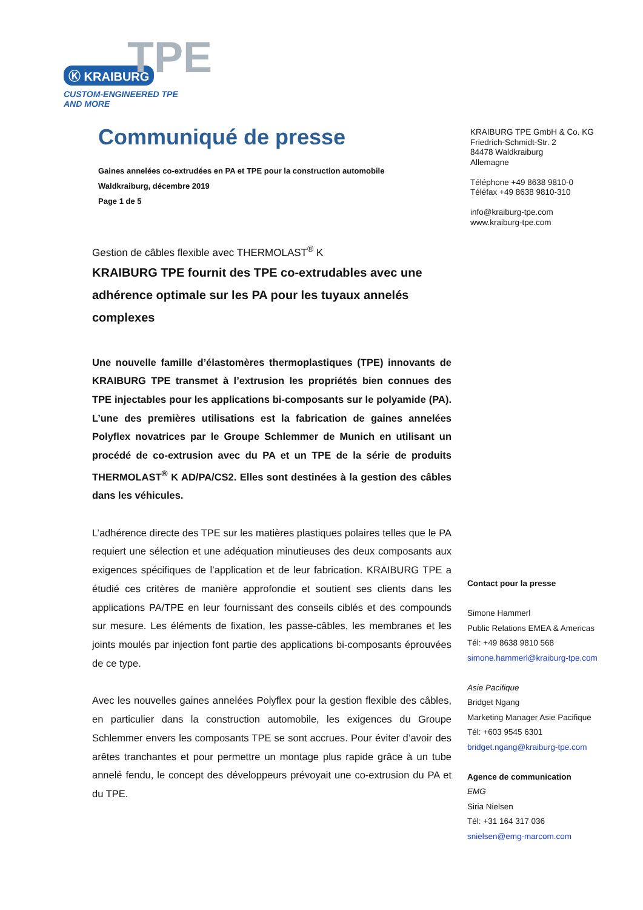TPE
Ⓚ KRAIBURG
CUSTOM-ENGINEERED TPE AND MORE
Communiqué de presse
Gaines annelées co-extrudées en PA et TPE pour la construction automobile
Waldkraiburg, décembre 2019
Page 1 de 5
Gestion de câbles flexible avec THERMOLAST<sup>®</sup> K
KRAIBURG TPE fournit des TPE co-extrudables avec une adhérence optimale sur les PA pour les tuyaux annelés complexes
Une nouvelle famille d’élastomères thermoplastiques (TPE) innovants de KRAIBURG TPE transmet à l’extrusion les propriétés bien connues des TPE injectables pour les applications bi-composants sur le polyamide (PA). L’une des premières utilisations est la fabrication de gaines annelées Polyflex novatrices par le Groupe Schlemmer de Munich en utilisant un procédé de co-extrusion avec du PA et un TPE de la série de produits THERMOLAST<sup>®</sup> K AD/PA/CS2. Elles sont destinées à la gestion des câbles dans les véhicules.
L’adhérence directe des TPE sur les matières plastiques polaires telles que le PA requiert une sélection et une adéquation minutieuses des deux composants aux exigences spécifiques de l’application et de leur fabrication. KRAIBURG TPE a étudié ces critères de manière approfondie et soutient ses clients dans les applications PA/TPE en leur fournissant des conseils ciblés et des compounds sur mesure. Les éléments de fixation, les passe-câbles, les membranes et les joints moulés par injection font partie des applications bi-composants éprouvées de ce type.
Avec les nouvelles gaines annelées Polyflex pour la gestion flexible des câbles, en particulier dans la construction automobile, les exigences du Groupe Schlemmer envers les composants TPE se sont accrues. Pour éviter d’avoir des arêtes tranchantes et pour permettre un montage plus rapide grâce à un tube annelé fendu, le concept des développeurs prévoyait une co-extrusion du PA et du TPE.
KRAIBURG TPE GmbH & Co. KG
Friedrich-Schmidt-Str. 2
84478 Waldkraiburg
Allemagne
Téléphone +49 8638 9810-0
Téléfax +49 8638 9810-310
info@kraiburg-tpe.com
www.kraiburg-tpe.com
Contact pour la presse
Simone Hammerl
Public Relations EMEA & Americas
Tél: +49 8638 9810 568
simone.hammerl@kraiburg-tpe.com
Asie Pacifique
Bridget Ngang
Marketing Manager Asie Pacifique
Tél: +603 9545 6301
bridget.ngang@kraiburg-tpe.com
Agence de communication
EMG
Siria Nielsen
Tél: +31 164 317 036
snielsen@emg-marcom.com